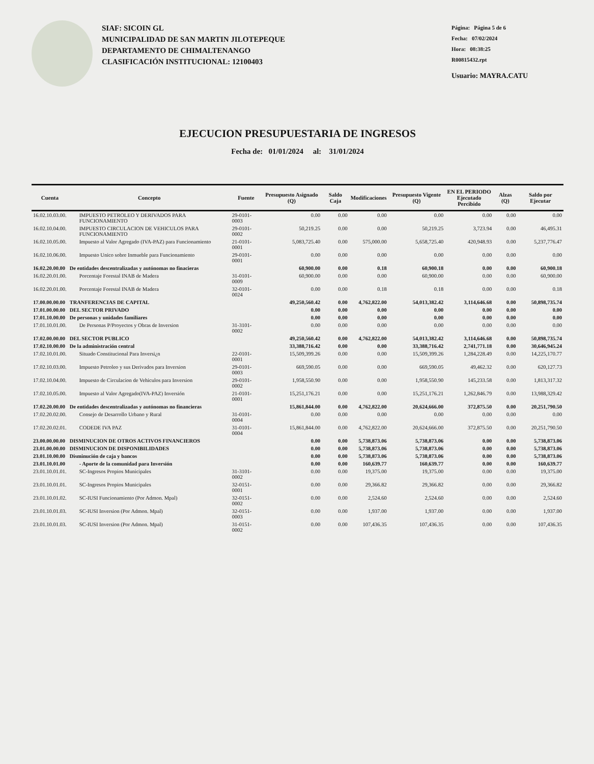SIAF: SICOIN GL
MUNICIPALIDAD DE SAN MARTIN JILOTEPEQUE
DEPARTAMENTO DE CHIMALTENANGO
CLASIFICACIÓN INSTITUCIONAL: 12100403
Página: Página 5 de 6
Fecha: 07/02/2024
Hora: 08:38:25
R00815432.rpt
Usuario: MAYRA.CATU
EJECUCION PRESUPUESTARIA DE INGRESOS
Fecha de: 01/01/2024 al: 31/01/2024
| Cuenta | Concepto | Fuente | Presupuesto Asignado (Q) | Saldo Caja | Modificaciones | Presupuesto Vigente (Q) | EN EL PERIODO Ejecutado Percibido | Alzas (Q) | Saldo por Ejecutar |
| --- | --- | --- | --- | --- | --- | --- | --- | --- | --- |
| 16.02.10.03.00. | IMPUESTO PETROLEO Y DERIVADOS PARA FUNCIONAMIENTO | 29-0101-0003 | 0.00 | 0.00 | 0.00 | 0.00 | 0.00 | 0.00 | 0.00 |
| 16.02.10.04.00. | IMPUESTO CIRCULACION DE VEHICULOS PARA FUNCIONAMIENTO | 29-0101-0002 | 50,219.25 | 0.00 | 0.00 | 50,219.25 | 3,723.94 | 0.00 | 46,495.31 |
| 16.02.10.05.00. | Impuesto al Valor Agregado (IVA-PAZ) para Funcionamiento | 21-0101-0001 | 5,083,725.40 | 0.00 | 575,000.00 | 5,658,725.40 | 420,948.93 | 0.00 | 5,237,776.47 |
| 16.02.10.06.00. | Impuesto Unico sobre Inmueble para Funcionamiento | 29-0101-0001 | 0.00 | 0.00 | 0.00 | 0.00 | 0.00 | 0.00 | 0.00 |
| 16.02.20.00.00 | De entidades descentralizadas y autónomas no finacieras | | 60,900.00 | 0.00 | 0.18 | 60,900.18 | 0.00 | 0.00 | 60,900.18 |
| 16.02.20.01.00. | Porcentaje Forestal INAB de Madera | 31-0101-0009 | 60,900.00 | 0.00 | 0.00 | 60,900.00 | 0.00 | 0.00 | 60,900.00 |
| 16.02.20.01.00. | Porcentaje Forestal INAB de Madera | 32-0101-0024 | 0.00 | 0.00 | 0.18 | 0.18 | 0.00 | 0.00 | 0.18 |
| 17.00.00.00.00 | TRANFERENCIAS DE CAPITAL | | 49,250,560.42 | 0.00 | 4,762,822.00 | 54,013,382.42 | 3,114,646.68 | 0.00 | 50,898,735.74 |
| 17.01.00.00.00 | DEL SECTOR PRIVADO | | 0.00 | 0.00 | 0.00 | 0.00 | 0.00 | 0.00 | 0.00 |
| 17.01.10.00.00 | De personas y unidades familiares | | 0.00 | 0.00 | 0.00 | 0.00 | 0.00 | 0.00 | 0.00 |
| 17.01.10.01.00. | De Personas P/Proyectos y Obras de Inversion | 31-3101-0002 | 0.00 | 0.00 | 0.00 | 0.00 | 0.00 | 0.00 | 0.00 |
| 17.02.00.00.00 | DEL SECTOR PUBLICO | | 49,250,560.42 | 0.00 | 4,762,822.00 | 54,013,382.42 | 3,114,646.68 | 0.00 | 50,898,735.74 |
| 17.02.10.00.00 | De la administración central | | 33,388,716.42 | 0.00 | 0.00 | 33,388,716.42 | 2,741,771.18 | 0.00 | 30,646,945.24 |
| 17.02.10.01.00. | Situado Constitucional Para Inversi¿n | 22-0101-0001 | 15,509,399.26 | 0.00 | 0.00 | 15,509,399.26 | 1,284,228.49 | 0.00 | 14,225,170.77 |
| 17.02.10.03.00. | Impuesto Petroleo y sus Derivados para Inversion | 29-0101-0003 | 669,590.05 | 0.00 | 0.00 | 669,590.05 | 49,462.32 | 0.00 | 620,127.73 |
| 17.02.10.04.00. | Impuesto de Circulacion de Vehiculos para Inversion | 29-0101-0002 | 1,958,550.90 | 0.00 | 0.00 | 1,958,550.90 | 145,233.58 | 0.00 | 1,813,317.32 |
| 17.02.10.05.00. | Impuesto al Valor Agregado(IVA-PAZ) Inversión | 21-0101-0001 | 15,251,176.21 | 0.00 | 0.00 | 15,251,176.21 | 1,262,846.79 | 0.00 | 13,988,329.42 |
| 17.02.20.00.00 | De entidades descentralizadas y autónomas no financieras | | 15,861,844.00 | 0.00 | 4,762,822.00 | 20,624,666.00 | 372,875.50 | 0.00 | 20,251,790.50 |
| 17.02.20.02.00. | Consejo de Desarrollo Urbano y Rural | 31-0101-0004 | 0.00 | 0.00 | 0.00 | 0.00 | 0.00 | 0.00 | 0.00 |
| 17.02.20.02.01. | CODEDE IVA PAZ | 31-0101-0004 | 15,861,844.00 | 0.00 | 4,762,822.00 | 20,624,666.00 | 372,875.50 | 0.00 | 20,251,790.50 |
| 23.00.00.00.00 | DISMINUCION DE OTROS ACTIVOS FINANCIEROS | | 0.00 | 0.00 | 5,738,873.06 | 5,738,873.06 | 0.00 | 0.00 | 5,738,873.06 |
| 23.01.00.00.00 | DISMINUCION DE DISPONIBILIDADES | | 0.00 | 0.00 | 5,738,873.06 | 5,738,873.06 | 0.00 | 0.00 | 5,738,873.06 |
| 23.01.10.00.00 | Disminución de caja y bancos | | 0.00 | 0.00 | 5,738,873.06 | 5,738,873.06 | 0.00 | 0.00 | 5,738,873.06 |
| 23.01.10.01.00 | - Aporte de la comunidad para Inversión | | 0.00 | 0.00 | 160,639.77 | 160,639.77 | 0.00 | 0.00 | 160,639.77 |
| 23.01.10.01.01. | SC-Ingresos Propios Municipales | 31-3101-0002 | 0.00 | 0.00 | 19,375.00 | 19,375.00 | 0.00 | 0.00 | 19,375.00 |
| 23.01.10.01.01. | SC-Ingresos Propios Municipales | 32-0151-0001 | 0.00 | 0.00 | 29,366.82 | 29,366.82 | 0.00 | 0.00 | 29,366.82 |
| 23.01.10.01.02. | SC-IUSI Funcionamiento (Por Admon. Mpal) | 32-0151-0002 | 0.00 | 0.00 | 2,524.60 | 2,524.60 | 0.00 | 0.00 | 2,524.60 |
| 23.01.10.01.03. | SC-IUSI Inversion (Por Admon. Mpal) | 32-0151-0003 | 0.00 | 0.00 | 1,937.00 | 1,937.00 | 0.00 | 0.00 | 1,937.00 |
| 23.01.10.01.03. | SC-IUSI Inversion (Por Admon. Mpal) | 31-0151-0002 | 0.00 | 0.00 | 107,436.35 | 107,436.35 | 0.00 | 0.00 | 107,436.35 |